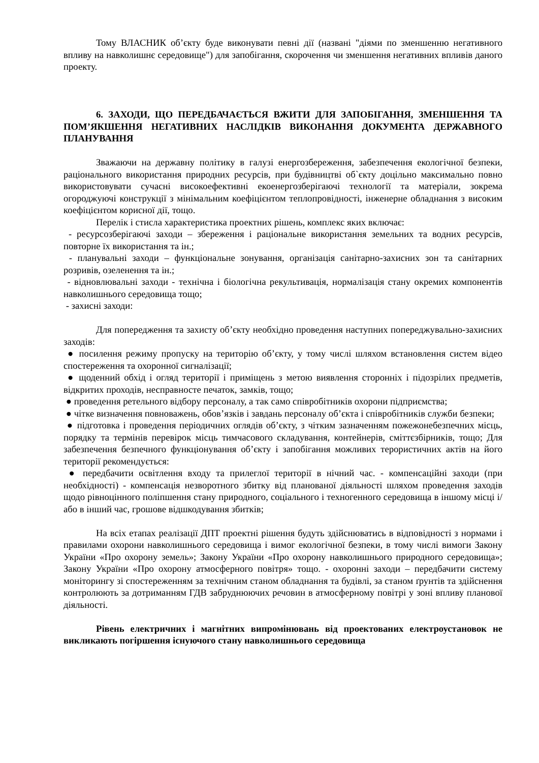Тому ВЛАСНИК об’єкту буде виконувати певні дії (названі "діями по зменшенню негативного впливу на навколишнє середовище") для запобігання, скорочення чи зменшення негативних впливів даного проекту.
6. ЗАХОДИ, ЩО ПЕРЕДБАЧАЄТЬСЯ ВЖИТИ ДЛЯ ЗАПОБІГАННЯ, ЗМЕНШЕННЯ ТА ПОМ’ЯКШЕННЯ НЕГАТИВНИХ НАСЛІДКІВ ВИКОНАННЯ ДОКУМЕНТА ДЕРЖАВНОГО ПЛАНУВАННЯ
Зважаючи на державну політику в галузі енергозбереження, забезпечення екологічної безпеки, раціонального використання природних ресурсів, при будівництві об`єкту доцільно максимально повно використовувати сучасні високоефективні екоенергозберігаючі технології та матеріали, зокрема огороджуючі конструкції з мінімальним коефіцієнтом теплопровідності, інженерне обладнання з високим коефіцієнтом корисної дії, тощо.
Перелік і стисла характеристика проектних рішень, комплекс яких включає:
- ресурсозберігаючі заходи – збереження і раціональне використання земельних та водних ресурсів, повторне їх використання та ін.;
- планувальні заходи – функціональне зонування, організація санітарно-захисних зон та санітарних розривів, озеленення та ін.;
- відновлювальні заходи - технічна і біологічна рекультивація, нормалізація стану окремих компонентів навколишнього середовища тощо;
- захисні заходи:
Для попередження та захисту об’єкту необхідно проведення наступних попереджувально-захисних заходів:
● посилення режиму пропуску на територію об’єкту, у тому числі шляхом встановлення систем відео спостереження та охоронної сигналізації;
● щоденний обхід і огляд території і приміщень з метою виявлення сторонніх і підозрілих предметів, відкритих проходів, несправносте печаток, замків, тощо;
● проведення ретельного відбору персоналу, а так само співробітників охорони підприємства;
● чітке визначення повноважень, обов’язків і завдань персоналу об’єкта і співробітників служби безпеки;
● підготовка і проведення періодичних оглядів об’єкту, з чітким зазначенням пожежонебезпечних місць, порядку та термінів перевірок місць тимчасового складування, контейнерів, сміттєзбірників, тощо; Для забезпечення безпечного функціонування об’єкту і запобігання можливих терористичних актів на його території рекомендується:
● передбачити освітлення входу та прилеглої території в нічний час. - компенсаційні заходи (при необхідності) - компенсація незворотного збитку від планованої діяльності шляхом проведення заходів щодо рівноцінного поліпшення стану природного, соціального і техногенного середовища в іншому місці і/або в інший час, грошове відшкодування збитків;
На всіх етапах реалізації ДПТ проектні рішення будуть здійснюватись в відповідності з нормами і правилами охорони навколишнього середовища і вимог екологічної безпеки, в тому числі вимоги Закону України «Про охорону земель»; Закону України «Про охорону навколишнього природного середовища»; Закону України «Про охорону атмосферного повітря» тощо. - охоронні заходи – передбачити систему моніторингу зі спостереженням за технічним станом обладнання та будівлі, за станом ґрунтів та здійснення контролюють за дотриманням ГДВ забруднюючих речовин в атмосферному повітрі у зоні впливу планової діяльності.
Рівень електричних і магнітних випромінювань від проектованих електроустановок не викликають погіршення існуючого стану навколишнього середовища